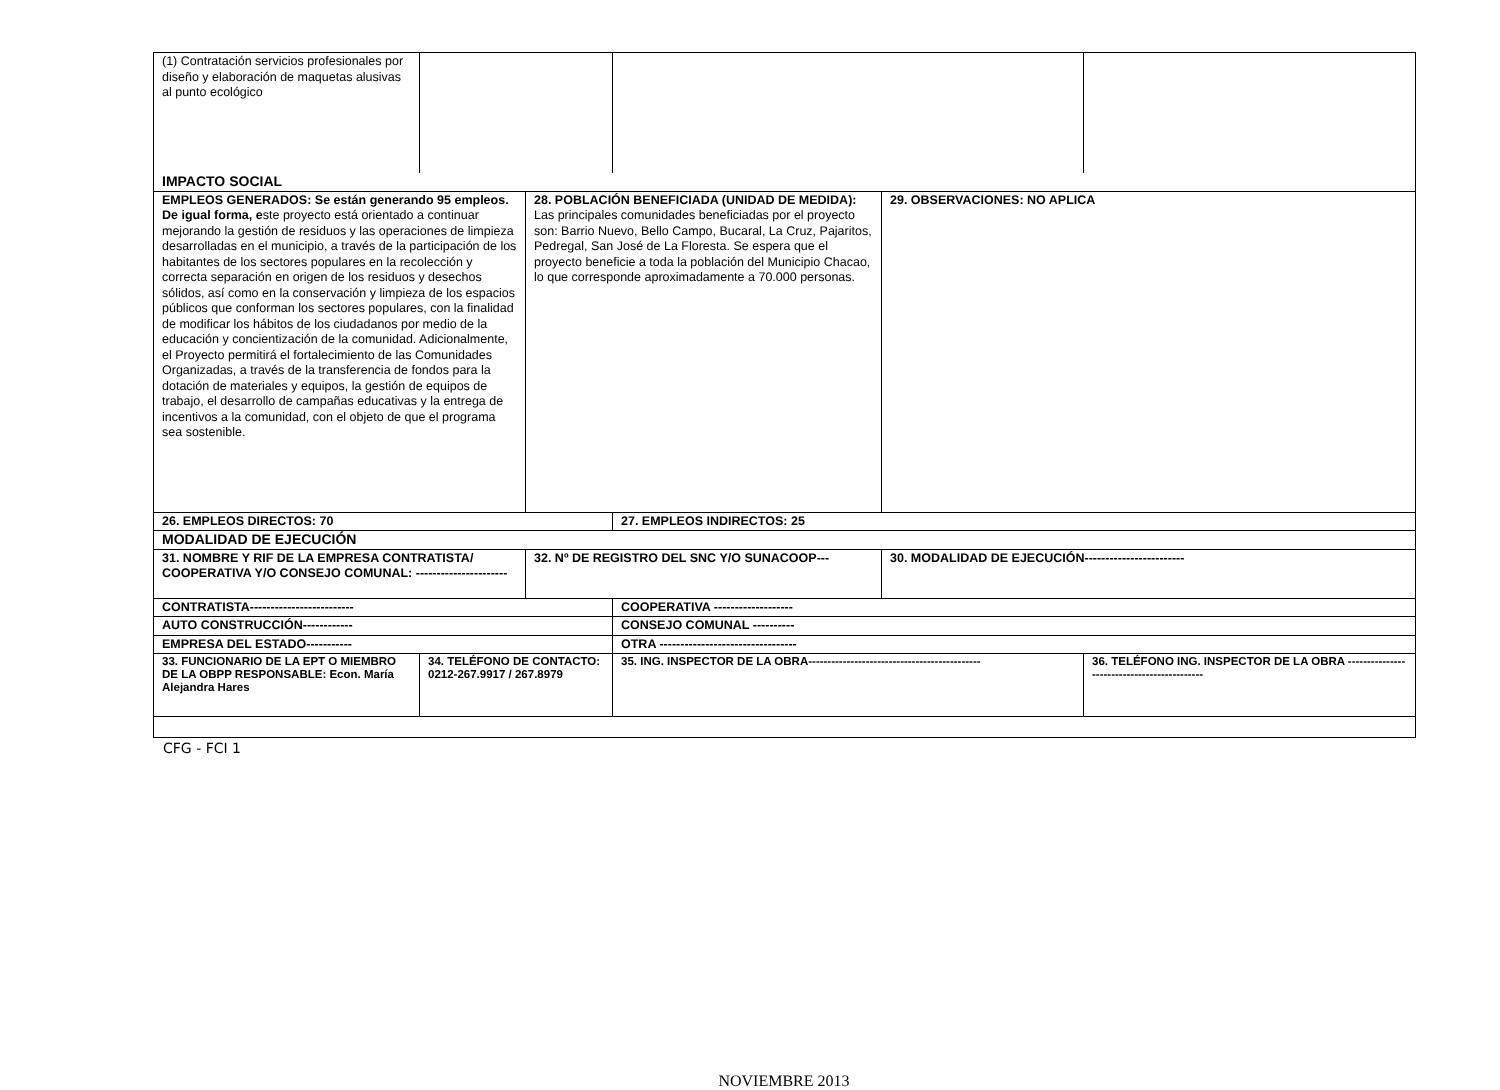| (1) Contratación servicios profesionales por diseño y elaboración de maquetas alusivas al punto ecológico | | | | | |
| IMPACTO SOCIAL | | | | | |
| EMPLEOS GENERADOS: Se están generando 95 empleos. De igual forma, e ste proyecto está orientado a continuar mejorando la gestión de residuos y las operaciones de limpieza desarrolladas en el municipio, a través de la participación de los habitantes de los sectores populares en la recolección y correcta separación en origen de los residuos y desechos sólidos, así como en la conservación y limpieza de los espacios públicos que conforman los sectores populares, con la finalidad de modificar los hábitos de los ciudadanos por medio de la educación y concientización de la comunidad. Adicionalmente, el Proyecto permitirá el fortalecimiento de las Comunidades Organizadas, a través de la transferencia de fondos para la dotación de materiales y equipos, la gestión de equipos de trabajo, el desarrollo de campañas educativas y la entrega de incentivos a la comunidad, con el objeto de que el programa sea sostenible. | | 28. POBLACIÓN BENEFICIADA (UNIDAD DE MEDIDA): Las principales comunidades beneficiadas por el proyecto son: Barrio Nuevo, Bello Campo, Bucaral, La Cruz, Pajaritos, Pedregal, San José de La Floresta. Se espera que el proyecto beneficie a toda la población del Municipio Chacao, lo que corresponde aproximadamente a 70.000 personas. | | 29. OBSERVACIONES: NO APLICA | |
| 26. EMPLEOS DIRECTOS: 70 | | | 27. EMPLEOS INDIRECTOS: 25 | | |
| MODALIDAD DE EJECUCIÓN | | | | | |
| 31. NOMBRE Y RIF DE LA EMPRESA CONTRATISTA/ COOPERATIVA Y/O CONSEJO COMUNAL: ---------------------- | | 32. Nº DE REGISTRO DEL SNC Y/O SUNACOOP--- | | 30. MODALIDAD DE EJECUCIÓN------------------------ | |
| CONTRATISTA------------------------- | | | COOPERATIVA ------------------- | | |
| AUTO CONSTRUCCIÓN------------ | | | CONSEJO COMUNAL ---------- | | |
| EMPRESA DEL ESTADO----------- | | | OTRA --------------------------------- | | |
| 33. FUNCIONARIO DE LA EPT O MIEMBRO DE LA OBPP RESPONSABLE: Econ. María Alejandra Hares | 34. TELÉFONO DE CONTACTO: 0212-267.9917 / 267.8979 | | 35. ING. INSPECTOR DE LA OBRA--------------------------------------------- | | 36. TELÉFONO ING. INSPECTOR DE LA OBRA -------------------------------------------- |
CFG - FCI 1
NOVIEMBRE 2013